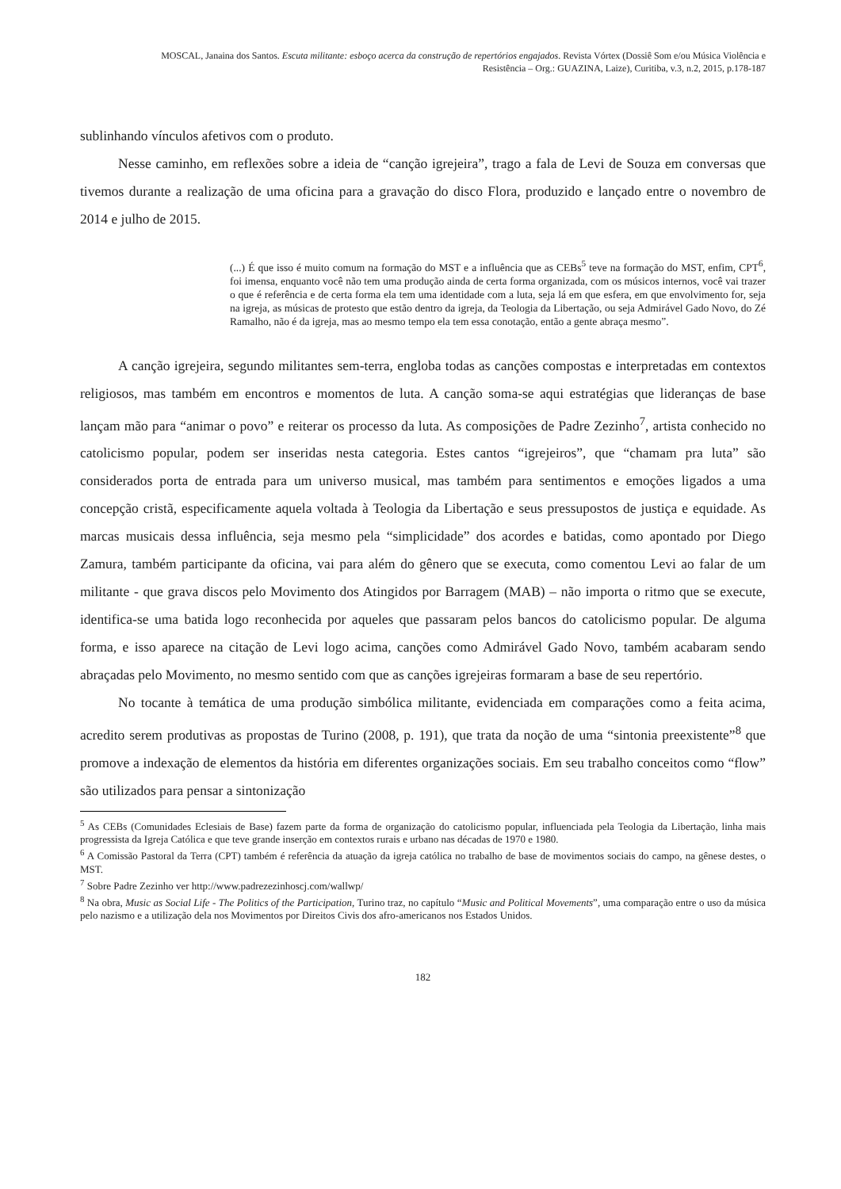MOSCAL, Janaina dos Santos. Escuta militante: esboço acerca da construção de repertórios engajados. Revista Vórtex (Dossiê Som e/ou Música Violência e
Resistência – Org.: GUAZINA, Laize), Curitiba, v.3, n.2, 2015, p.178-187
sublinhando vínculos afetivos com o produto.
Nesse caminho, em reflexões sobre a ideia de “canção igrejeira”, trago a fala de Levi de Souza em conversas que tivemos durante a realização de uma oficina para a gravação do disco Flora, produzido e lançado entre o novembro de 2014 e julho de 2015.
(...) É que isso é muito comum na formação do MST e a influência que as CEBs<sup>5</sup> teve na formação do MST, enfim, CPT<sup>6</sup>, foi imensa, enquanto você não tem uma produção ainda de certa forma organizada, com os músicos internos, você vai trazer o que é referência e de certa forma ela tem uma identidade com a luta, seja lá em que esfera, em que envolvimento for, seja na igreja, as músicas de protesto que estão dentro da igreja, da Teologia da Libertação, ou seja Admirável Gado Novo, do Zé Ramalho, não é da igreja, mas ao mesmo tempo ela tem essa conotação, então a gente abraça mesmo”.
A canção igrejeira, segundo militantes sem-terra, engloba todas as canções compostas e interpretadas em contextos religiosos, mas também em encontros e momentos de luta. A canção soma-se aqui estratégias que lideranças de base lançam mão para “animar o povo” e reiterar os processo da luta. As composições de Padre Zezinho<sup>7</sup>, artista conhecido no catolicismo popular, podem ser inseridas nesta categoria. Estes cantos “igrejeiros”, que “chamam pra luta” são considerados porta de entrada para um universo musical, mas também para sentimentos e emoções ligados a uma concepção cristã, especificamente aquela voltada à Teologia da Libertação e seus pressupostos de justiça e equidade. As marcas musicais dessa influência, seja mesmo pela “simplicidade” dos acordes e batidas, como apontado por Diego Zamura, também participante da oficina, vai para além do gênero que se executa, como comentou Levi ao falar de um militante - que grava discos pelo Movimento dos Atingidos por Barragem (MAB) – não importa o ritmo que se execute, identifica-se uma batida logo reconhecida por aqueles que passaram pelos bancos do catolicismo popular. De alguma forma, e isso aparece na citação de Levi logo acima, canções como Admirável Gado Novo, também acabaram sendo abraçadas pelo Movimento, no mesmo sentido com que as canções igrejeiras formaram a base de seu repertório.
No tocante à temática de uma produção simbólica militante, evidenciada em comparações como a feita acima, acredito serem produtivas as propostas de Turino (2008, p. 191), que trata da noção de uma “sintonia preexistente”<sup>8</sup> que promove a indexação de elementos da história em diferentes organizações sociais. Em seu trabalho conceitos como “flow” são utilizados para pensar a sintonização
<sup>5</sup> As CEBs (Comunidades Eclesiais de Base) fazem parte da forma de organização do catolicismo popular, influenciada pela Teologia da Libertação, linha mais progressista da Igreja Católica e que teve grande inserção em contextos rurais e urbano nas décadas de 1970 e 1980.
<sup>6</sup> A Comissão Pastoral da Terra (CPT) também é referência da atuação da igreja católica no trabalho de base de movimentos sociais do campo, na gênese destes, o MST.
<sup>7</sup> Sobre Padre Zezinho ver http://www.padrezezinhoscj.com/wallwp/
<sup>8</sup> Na obra, Music as Social Life - The Politics of the Participation, Turino traz, no capítulo “Music and Political Movements”, uma comparação entre o uso da música pelo nazismo e a utilização dela nos Movimentos por Direitos Civis dos afro-americanos nos Estados Unidos.
182